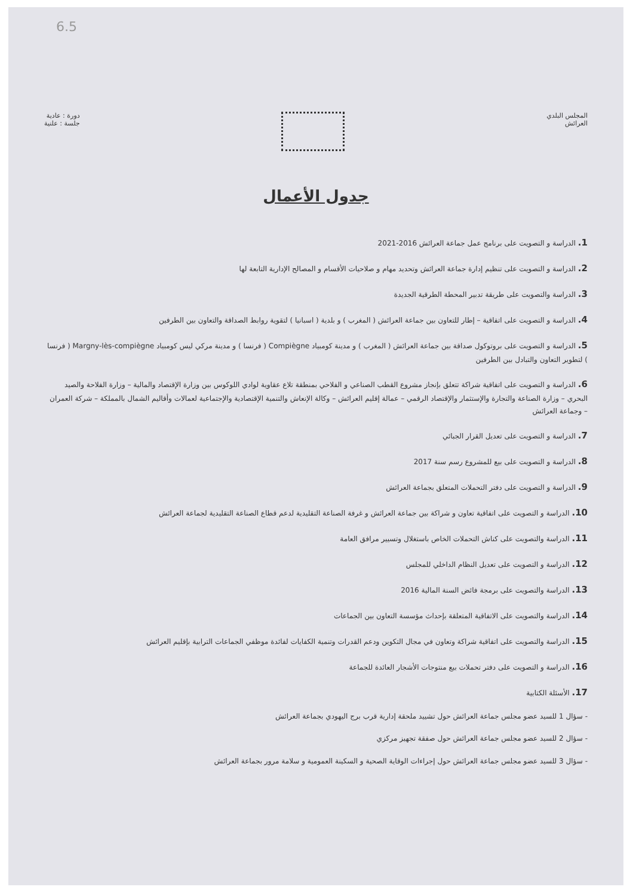6.5
المجلس البلدي
العرائش
دورة : عادية
جلسة : علنية
جدول الأعمال
1. الدراسة و التصويت على برنامج عمل جماعة العرائش 2016-2021
2. الدراسة و التصويت على تنظيم إدارة جماعة العرائش وتحديد مهام و صلاحيات الأقسام و المصالح الإدارية التابعة لها
3. الدراسة والتصويت على طريقة تدبير المحطة الطرقية الجديدة
4. الدراسة و التصويت على اتفاقية – إطار للتعاون بين جماعة العرائش ( المغرب ) و بلدية ( اسبانيا ) لتقوية روابط الصداقة والتعاون بين الطرفين
5. الدراسة و التصويت على بروتوكول صداقة بين جماعة العرائش ( المغرب ) و مدينة كومبياد Compiègne ( فرنسا ) و مدينة مركي ليس كومبياد Margny-lès-compiègne ( فرنسا ) لتطوير التعاون والتبادل بين الطرفين
6. الدراسة و التصويت على اتفاقية شراكة تتعلق بإنجاز مشروع القطب الصناعي و الفلاحي بمنطقة تلاع عقاوية لوادي اللوكوس بين وزارة الإقتصاد والمالية – وزارة الفلاحة والصيد البحري – وزارة الصناعة والتجارة والإستثمار والإقتصاد الرقمي – عمالة إقليم العرائش – وكالة الإنعاش والتنمية الإقتصادية والإجتماعية لعمالات وأقاليم الشمال بالمملكة – شركة العمران – وجماعة العرائش
7. الدراسة و التصويت على تعديل القرار الجبائي
8. الدراسة و التصويت على بيع للمشروع رسم سنة 2017
9. الدراسة و التصويت على دفتر التحملات المتعلق بجماعة العرائش
10. الدراسة و التصويت على اتفاقية تعاون و شراكة بين جماعة العرائش و غرفة الصناعة التقليدية لدعم قطاع الصناعة التقليدية لجماعة العرائش
11. الدراسة والتصويت على كناش التحملات الخاص باستغلال وتسيير مرافق العامة
12. الدراسة و التصويت على تعديل النظام الداخلي للمجلس
13. الدراسة والتصويت على برمجة فائض السنة المالية 2016
14. الدراسة والتصويت على الاتفاقية المتعلقة بإحداث مؤسسة التعاون بين الجماعات
15. الدراسة والتصويت على اتفاقية شراكة وتعاون في مجال التكوين ودعم القدرات وتنمية الكفايات لفائدة موظفي الجماعات الترابية بإقليم العرائش
16. الدراسة و التصويت على دفتر تحملات بيع منتوجات الأشجار العائدة للجماعة
17. الأسئلة الكتابية
- سؤال 1 للسيد عضو مجلس جماعة العرائش حول تشييد ملحقة إدارية قرب برج اليهودي بجماعة العرائش
- سؤال 2 للسيد عضو مجلس جماعة العرائش حول صفقة تجهيز مركزي
- سؤال 3 للسيد عضو مجلس جماعة العرائش حول إجراءات الوقاية الصحية و السكينة العمومية و سلامة مرور بجماعة العرائش